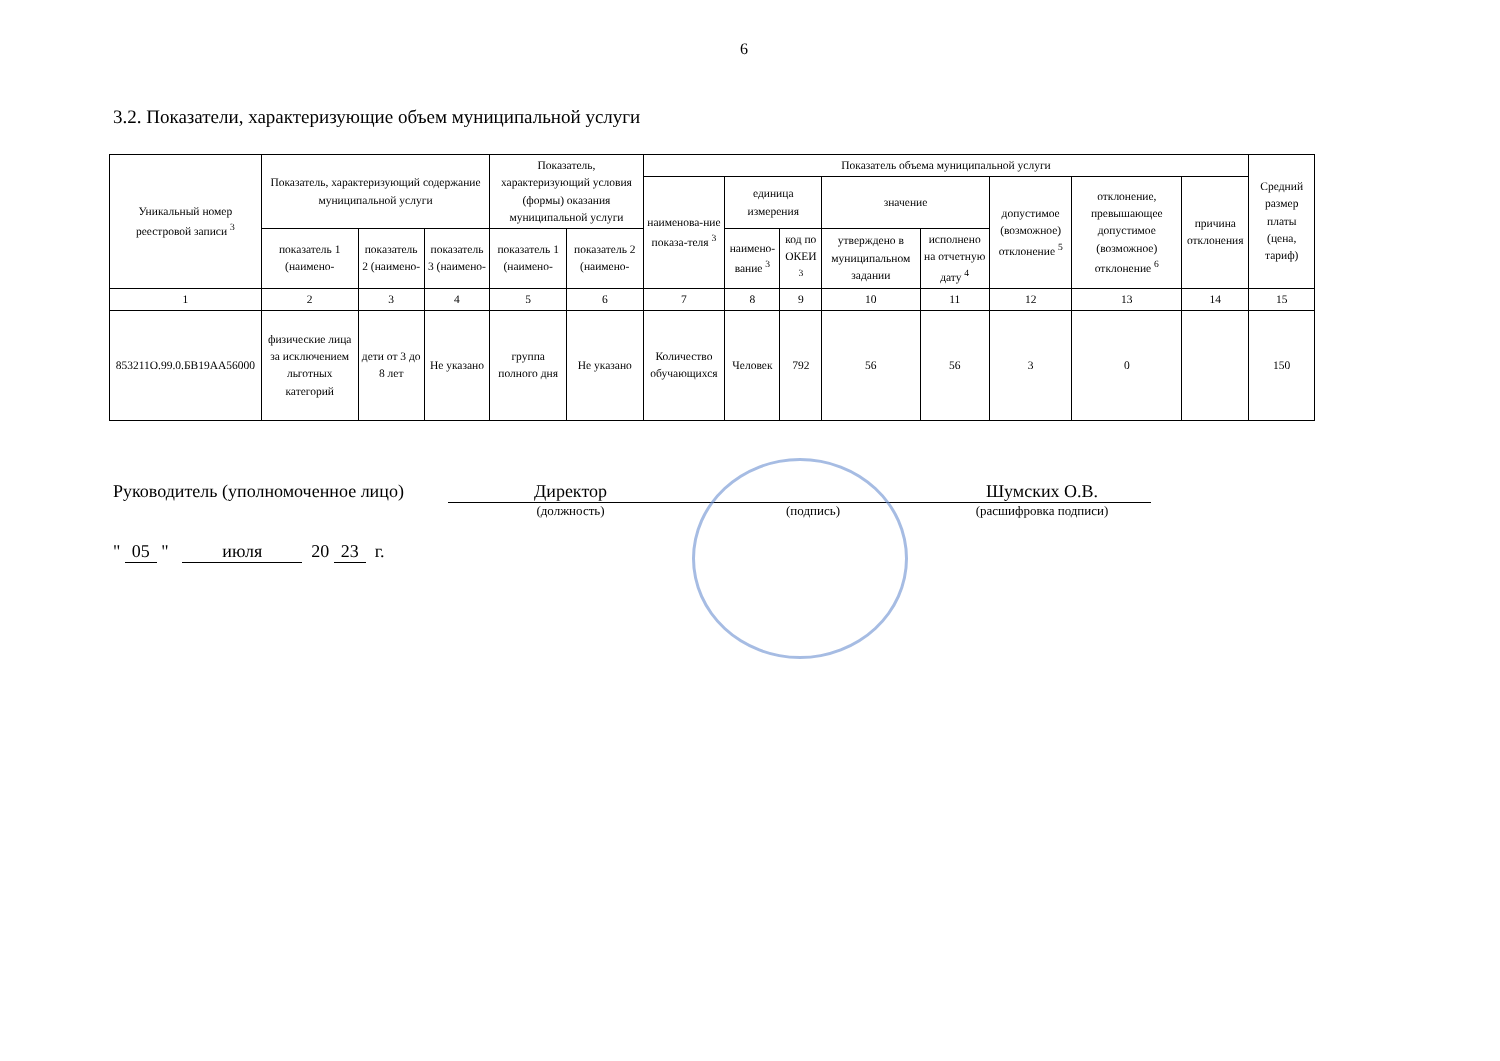6
3.2. Показатели, характеризующие объем муниципальной услуги
| Уникальный номер реестровой записи <sup>3</sup> | Показатель, характеризующий содержание муниципальной услуги | | | Показатель, характеризующий условия (формы) оказания муниципальной услуги | | Показатель объема муниципальной услуги | | | | | | | | Средний размер платы (цена, тариф) |
| --- | --- | --- | --- | --- | --- | --- | --- | --- | --- | --- | --- | --- | --- | --- |
| | | | | | | наименова-ние показа-теля <sup>3</sup> | единица измерения | | значение | | допустимое (возможное) отклонение <sup>5</sup> | отклонение, превышающее допустимое (возможное) отклонение <sup>6</sup> | причина отклонения | |
| | показатель 1 (наимено- | показатель 2 (наимено- | показатель 3 (наимено- | показатель 1 (наимено- | показатель 2 (наимено- | | наимено-вание <sup>3</sup> | код по ОКЕИ <sup>3</sup> | утверждено в муниципальном задании | исполнено на отчетную дату <sup>4</sup> | | | | |
| 1 | 2 | 3 | 4 | 5 | 6 | 7 | 8 | 9 | 10 | 11 | 12 | 13 | 14 | 15 |
| 853211О.99.0.БВ19АА56000 | физические лица за исключением льготных категорий | дети от 3 до 8 лет | Не указано | группа полного дня | Не указано | Количество обучающихся | Человек | 792 | 56 | 56 | 3 | 0 | | 150 |
Руководитель (уполномоченное лицо)
Директор
(должность)
(подпись)
Шумских О.В.
(расшифровка подписи)
" 05 " июля 20 23 г.